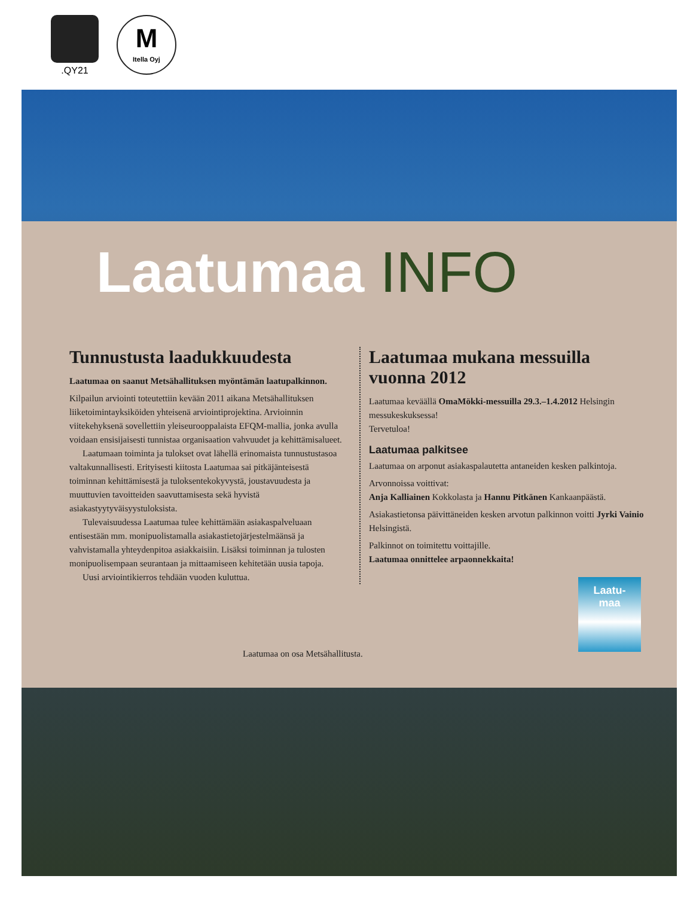.QY21
M
Itella Oyj
Laatumaa INFO
Tunnustusta laadukkuudesta
Laatumaa on saanut Metsähallituksen myöntämän laatupalkinnon.
Kilpailun arviointi toteutettiin kevään 2011 aikana Metsähallituksen liiketoimintayksiköiden yhteisenä arviointiprojektina. Arvioinnin viitekehyksenä sovellettiin yleiseurooppalaista EFQM-mallia, jonka avulla voidaan ensisijaisesti tunnistaa organisaation vahvuudet ja kehittämisalueet.
Laatumaan toiminta ja tulokset ovat lähellä erinomaista tunnustustasoa valtakunnallisesti. Erityisesti kiitosta Laatumaa sai pitkäjänteisestä toiminnan kehittämisestä ja tuloksentekokyvystä, joustavuudesta ja muuttuvien tavoitteiden saavuttamisesta sekä hyvistä asiakastyytyväisyystuloksista.
Tulevaisuudessa Laatumaa tulee kehittämään asiakaspalveluaan entisestään mm. monipuolistamalla asiakastietojärjestelmäänsä ja vahvistamalla yhteydenpitoa asiakkaisiin. Lisäksi toiminnan ja tulosten monipuolisempaan seurantaan ja mittaamiseen kehitetään uusia tapoja.
Uusi arviointikierros tehdään vuoden kuluttua.
Laatumaa mukana messuilla vuonna 2012
Laatumaa keväällä OmaMökki-messuilla 29.3.–1.4.2012 Helsingin messukeskuksessa!
Tervetuloa!
Laatumaa palkitsee
Laatumaa on arponut asiakaspalautetta antaneiden kesken palkintoja.
Arvonnoissa voittivat:
Anja Kalliainen Kokkolasta ja Hannu Pitkänen Kankaanpäästä.
Asiakastietonsa päivittäneiden kesken arvotun palkinnon voitti Jyrki Vainio Helsingistä.
Palkinnot on toimitettu voittajille.
Laatumaa onnittelee arpaonnekkaita!
Laatumaa on osa Metsähallitusta.
Laatu-
maa